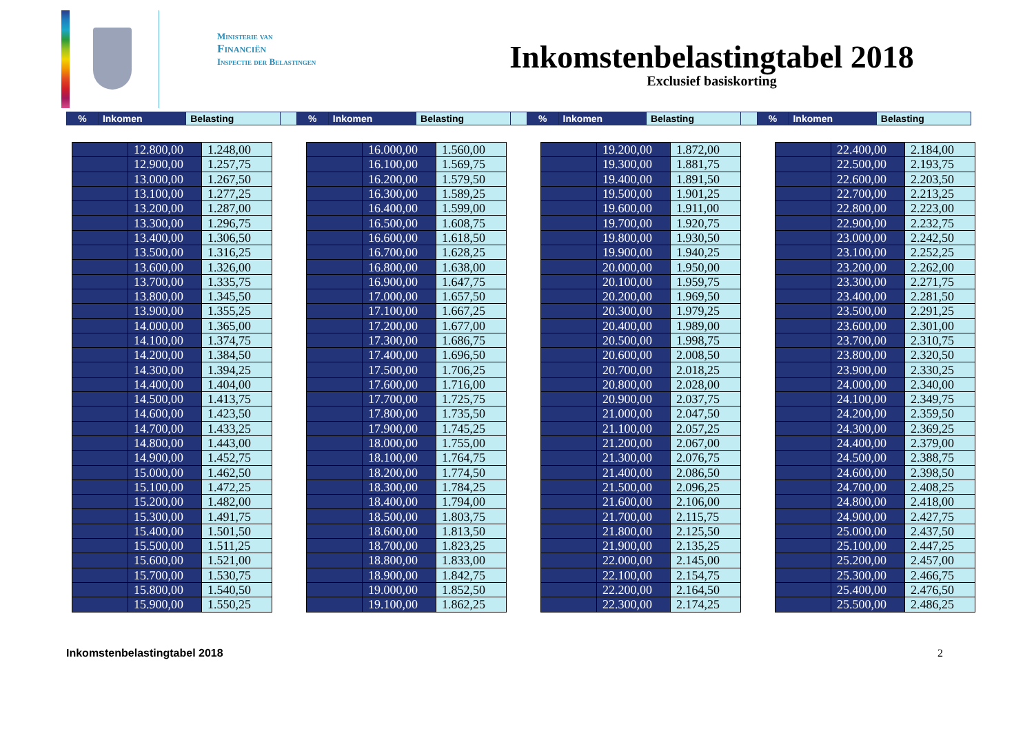Ministerie van
Financiën
Inspectie der Belastingen
Inkomstenbelastingtabel 2018
Exclusief basiskorting
| % | Inkomen | Belasting | | % | Inkomen | Belasting | | % | Inkomen | Belasting | | % | Inkomen | Belasting |
| | 12.800,00 | 1.248,00 |
| | 12.900,00 | 1.257,75 |
| | 13.000,00 | 1.267,50 |
| | 13.100,00 | 1.277,25 |
| | 13.200,00 | 1.287,00 |
| | 13.300,00 | 1.296,75 |
| | 13.400,00 | 1.306,50 |
| | 13.500,00 | 1.316,25 |
| | 13.600,00 | 1.326,00 |
| | 13.700,00 | 1.335,75 |
| | 13.800,00 | 1.345,50 |
| | 13.900,00 | 1.355,25 |
| | 14.000,00 | 1.365,00 |
| | 14.100,00 | 1.374,75 |
| | 14.200,00 | 1.384,50 |
| | 14.300,00 | 1.394,25 |
| | 14.400,00 | 1.404,00 |
| | 14.500,00 | 1.413,75 |
| | 14.600,00 | 1.423,50 |
| | 14.700,00 | 1.433,25 |
| | 14.800,00 | 1.443,00 |
| | 14.900,00 | 1.452,75 |
| | 15.000,00 | 1.462,50 |
| | 15.100,00 | 1.472,25 |
| | 15.200,00 | 1.482,00 |
| | 15.300,00 | 1.491,75 |
| | 15.400,00 | 1.501,50 |
| | 15.500,00 | 1.511,25 |
| | 15.600,00 | 1.521,00 |
| | 15.700,00 | 1.530,75 |
| | 15.800,00 | 1.540,50 |
| | 15.900,00 | 1.550,25 |
| | 16.000,00 | 1.560,00 |
| | 16.100,00 | 1.569,75 |
| | 16.200,00 | 1.579,50 |
| | 16.300,00 | 1.589,25 |
| | 16.400,00 | 1.599,00 |
| | 16.500,00 | 1.608,75 |
| | 16.600,00 | 1.618,50 |
| | 16.700,00 | 1.628,25 |
| | 16.800,00 | 1.638,00 |
| | 16.900,00 | 1.647,75 |
| | 17.000,00 | 1.657,50 |
| | 17.100,00 | 1.667,25 |
| | 17.200,00 | 1.677,00 |
| | 17.300,00 | 1.686,75 |
| | 17.400,00 | 1.696,50 |
| | 17.500,00 | 1.706,25 |
| | 17.600,00 | 1.716,00 |
| | 17.700,00 | 1.725,75 |
| | 17.800,00 | 1.735,50 |
| | 17.900,00 | 1.745,25 |
| | 18.000,00 | 1.755,00 |
| | 18.100,00 | 1.764,75 |
| | 18.200,00 | 1.774,50 |
| | 18.300,00 | 1.784,25 |
| | 18.400,00 | 1.794,00 |
| | 18.500,00 | 1.803,75 |
| | 18.600,00 | 1.813,50 |
| | 18.700,00 | 1.823,25 |
| | 18.800,00 | 1.833,00 |
| | 18.900,00 | 1.842,75 |
| | 19.000,00 | 1.852,50 |
| | 19.100,00 | 1.862,25 |
| | 19.200,00 | 1.872,00 |
| | 19.300,00 | 1.881,75 |
| | 19.400,00 | 1.891,50 |
| | 19.500,00 | 1.901,25 |
| | 19.600,00 | 1.911,00 |
| | 19.700,00 | 1.920,75 |
| | 19.800,00 | 1.930,50 |
| | 19.900,00 | 1.940,25 |
| | 20.000,00 | 1.950,00 |
| | 20.100,00 | 1.959,75 |
| | 20.200,00 | 1.969,50 |
| | 20.300,00 | 1.979,25 |
| | 20.400,00 | 1.989,00 |
| | 20.500,00 | 1.998,75 |
| | 20.600,00 | 2.008,50 |
| | 20.700,00 | 2.018,25 |
| | 20.800,00 | 2.028,00 |
| | 20.900,00 | 2.037,75 |
| | 21.000,00 | 2.047,50 |
| | 21.100,00 | 2.057,25 |
| | 21.200,00 | 2.067,00 |
| | 21.300,00 | 2.076,75 |
| | 21.400,00 | 2.086,50 |
| | 21.500,00 | 2.096,25 |
| | 21.600,00 | 2.106,00 |
| | 21.700,00 | 2.115,75 |
| | 21.800,00 | 2.125,50 |
| | 21.900,00 | 2.135,25 |
| | 22.000,00 | 2.145,00 |
| | 22.100,00 | 2.154,75 |
| | 22.200,00 | 2.164,50 |
| | 22.300,00 | 2.174,25 |
| | 22.400,00 | 2.184,00 |
| | 22.500,00 | 2.193,75 |
| | 22.600,00 | 2.203,50 |
| | 22.700,00 | 2.213,25 |
| | 22.800,00 | 2.223,00 |
| | 22.900,00 | 2.232,75 |
| | 23.000,00 | 2.242,50 |
| | 23.100,00 | 2.252,25 |
| | 23.200,00 | 2.262,00 |
| | 23.300,00 | 2.271,75 |
| | 23.400,00 | 2.281,50 |
| | 23.500,00 | 2.291,25 |
| | 23.600,00 | 2.301,00 |
| | 23.700,00 | 2.310,75 |
| | 23.800,00 | 2.320,50 |
| | 23.900,00 | 2.330,25 |
| | 24.000,00 | 2.340,00 |
| | 24.100,00 | 2.349,75 |
| | 24.200,00 | 2.359,50 |
| | 24.300,00 | 2.369,25 |
| | 24.400,00 | 2.379,00 |
| | 24.500,00 | 2.388,75 |
| | 24.600,00 | 2.398,50 |
| | 24.700,00 | 2.408,25 |
| | 24.800,00 | 2.418,00 |
| | 24.900,00 | 2.427,75 |
| | 25.000,00 | 2.437,50 |
| | 25.100,00 | 2.447,25 |
| | 25.200,00 | 2.457,00 |
| | 25.300,00 | 2.466,75 |
| | 25.400,00 | 2.476,50 |
| | 25.500,00 | 2.486,25 |
Inkomstenbelastingtabel 2018 2